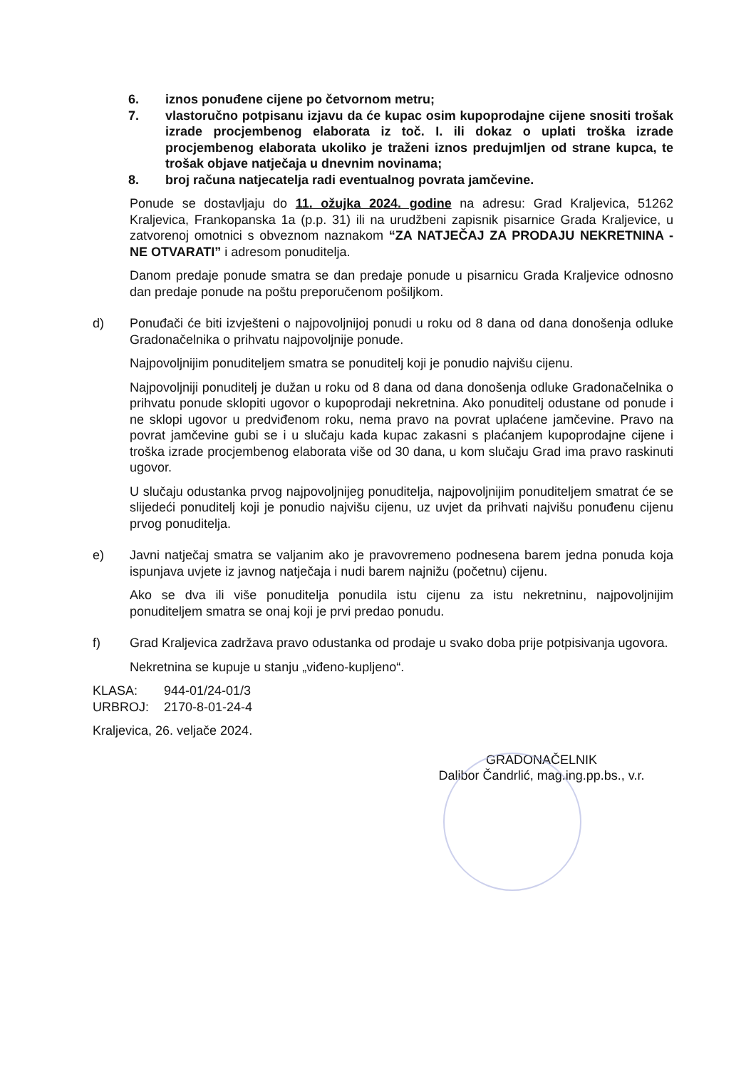6. iznos ponuđene cijene po četvornom metru;
7. vlastoručno potpisanu izjavu da će kupac osim kupoprodajne cijene snositi trošak izrade procjembenog elaborata iz toč. I. ili dokaz o uplati troška izrade procjembenog elaborata ukoliko je traženi iznos predujmljen od strane kupca, te trošak objave natječaja u dnevnim novinama;
8. broj računa natjecatelja radi eventualnog povrata jamčevine.
Ponude se dostavljaju do 11. ožujka 2024. godine na adresu: Grad Kraljevica, 51262 Kraljevica, Frankopanska 1a (p.p. 31) ili na urudžbeni zapisnik pisarnice Grada Kraljevice, u zatvorenoj omotnici s obveznom naznakom “ZA NATJEČAJ ZA PRODAJU NEKRETNINA - NE OTVARATI” i adresom ponuditelja.
Danom predaje ponude smatra se dan predaje ponude u pisarnicu Grada Kraljevice odnosno dan predaje ponude na poštu preporučenom pošiljkom.
d) Ponuđači će biti izvješteni o najpovoljnijoj ponudi u roku od 8 dana od dana donošenja odluke Gradonačelnika o prihvatu najpovoljnije ponude.
Najpovoljnijim ponuditeljem smatra se ponuditelj koji je ponudio najvišu cijenu.
Najpovoljniji ponuditelj je dužan u roku od 8 dana od dana donošenja odluke Gradonačelnika o prihvatu ponude sklopiti ugovor o kupoprodaji nekretnina. Ako ponuditelj odustane od ponude i ne sklopi ugovor u predviđenom roku, nema pravo na povrat uplaćene jamčevine. Pravo na povrat jamčevine gubi se i u slučaju kada kupac zakasni s plaćanjem kupoprodajne cijene i troška izrade procjembenog elaborata više od 30 dana, u kom slučaju Grad ima pravo raskinuti ugovor.
U slučaju odustanka prvog najpovoljnijeg ponuditelja, najpovoljnijim ponuditeljem smatrat će se slijedeći ponuditelj koji je ponudio najvišu cijenu, uz uvjet da prihvati najvišu ponuđenu cijenu prvog ponuditelja.
e) Javni natječaj smatra se valjanim ako je pravovremeno podnesena barem jedna ponuda koja ispunjava uvjete iz javnog natječaja i nudi barem najnižu (početnu) cijenu.
Ako se dva ili više ponuditelja ponudila istu cijenu za istu nekretninu, najpovoljnijim ponuditeljem smatra se onaj koji je prvi predao ponudu.
f) Grad Kraljevica zadržava pravo odustanka od prodaje u svako doba prije potpisivanja ugovora.
Nekretnina se kupuje u stanju „viđeno-kupljeno“.
KLASA: 944-01/24-01/3
URBROJ: 2170-8-01-24-4
Kraljevica, 26. veljače 2024.
GRADONAČELNIK
Dalibor Čandrlić, mag.ing.pp.bs., v.r.